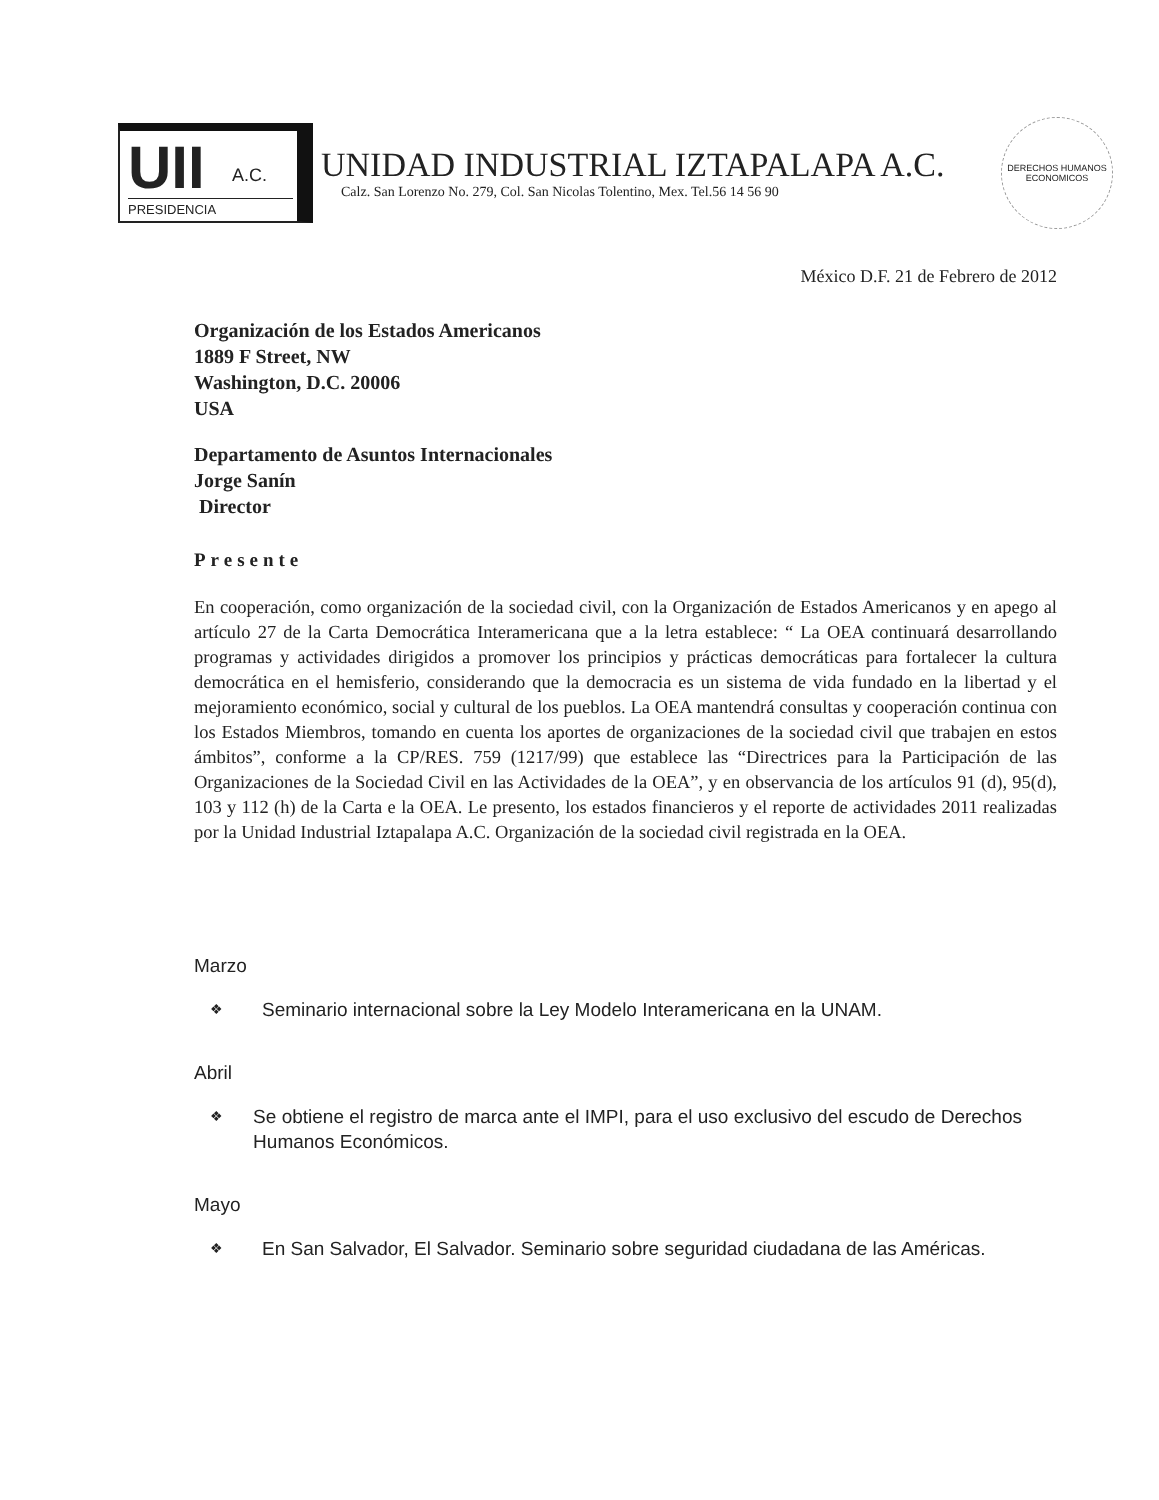UII A.C.
PRESIDENCIA
UNIDAD INDUSTRIAL IZTAPALAPA A.C.
Calz. San Lorenzo No. 279, Col. San Nicolas Tolentino, Mex. Tel.56 14 56 90
DERECHOS HUMANOS ECONOMICOS
México D.F. 21 de Febrero de 2012
Organización de los Estados Americanos
1889 F Street, NW
Washington, D.C. 20006
USA
Departamento de Asuntos Internacionales
Jorge Sanín
Director
Presente
En cooperación, como organización de la sociedad civil, con la Organización de Estados Americanos y en apego al artículo 27 de la Carta Democrática Interamericana que a la letra establece: “ La OEA continuará desarrollando programas y actividades dirigidos a promover los principios y prácticas democráticas para fortalecer la cultura democrática en el hemisferio, considerando que la democracia es un sistema de vida fundado en la libertad y el mejoramiento económico, social y cultural de los pueblos. La OEA mantendrá consultas y cooperación continua con los Estados Miembros, tomando en cuenta los aportes de organizaciones de la sociedad civil que trabajen en estos ámbitos”, conforme a la CP/RES. 759 (1217/99) que establece las “Directrices para la Participación de las Organizaciones de la Sociedad Civil en las Actividades de la OEA”, y en observancia de los artículos 91 (d), 95(d), 103 y 112 (h) de la Carta e la OEA. Le presento, los estados financieros y el reporte de actividades 2011 realizadas por la Unidad Industrial Iztapalapa A.C. Organización de la sociedad civil registrada en la OEA.
Marzo
❖ Seminario internacional sobre la Ley Modelo Interamericana en la UNAM.
Abril
❖ Se obtiene el registro de marca ante el IMPI, para el uso exclusivo del escudo de Derechos Humanos Económicos.
Mayo
❖ En San Salvador, El Salvador. Seminario sobre seguridad ciudadana de las Américas.